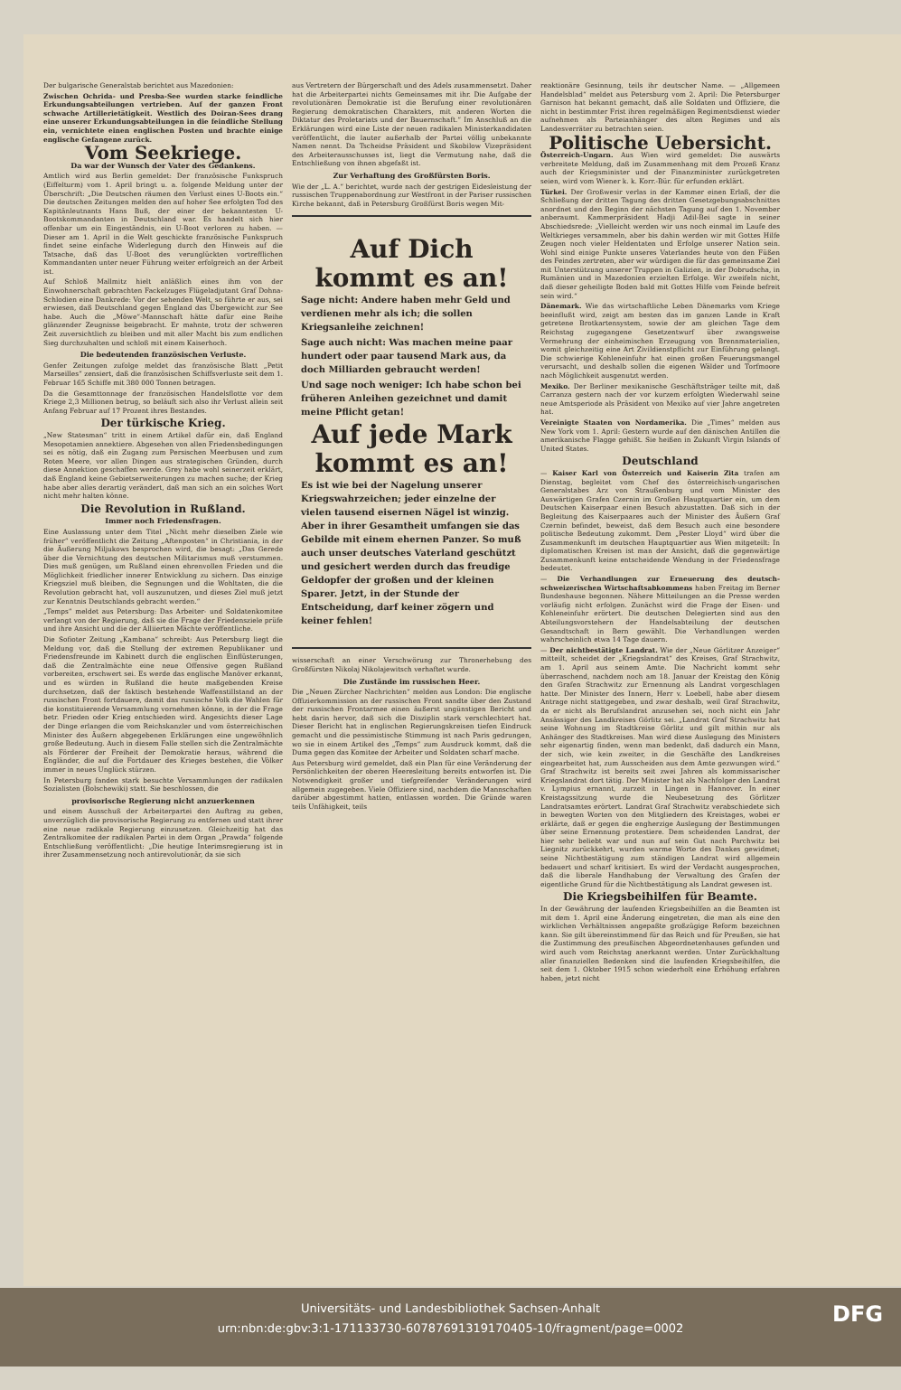Der bulgarische Generalstab berichtet aus Mazedonien:
Zwischen Ochrida- und Presba-See wurden starke feindliche Erkundungsabteilungen vertrieben. Auf der ganzen Front schwache Artillerietätigkeit. Westlich des Doiran-Sees drang eine unserer Erkundungsabteilungen in die feindliche Stellung ein, vernichtete einen englischen Posten und brachte einige englische Gefangene zurück.
Vom Seekriege.
Da war der Wunsch der Vater des Gedankens.
Amtlich wird aus Berlin gemeldet: Der französische Funkspruch (Eiffelturm) vom 1. April bringt u. a. folgende Meldung unter der Überschrift: „Die Deutschen räumen den Verlust eines U-Boots ein.“ Die deutschen Zeitungen melden den auf hoher See erfolgten Tod des Kapitänleutnants Hans Buß, der einer der bekanntesten U-Bootskommandanten in Deutschland war. Es handelt sich hier offenbar um ein Eingeständnis, ein U-Boot verloren zu haben. — Dieser am 1. April in die Welt geschickte französische Funkspruch findet seine einfache Widerlegung durch den Hinweis auf die Tatsache, daß das U-Boot des verunglückten vortrefflichen Kommandanten unter neuer Führung weiter erfolgreich an der Arbeit ist.
Auf Schloß Mallmitz hielt anläßlich eines ihm von der Einwohnerschaft gebrachten Fackelzuges Flügeladjutant Graf Dohna-Schlodien eine Dankrede: Vor der sehenden Welt, so führte er aus, sei erwiesen, daß Deutschland gegen England das Übergewicht zur See habe. Auch die „Möwe“-Mannschaft hätte dafür eine Reihe glänzender Zeugnisse beigebracht. Er mahnte, trotz der schweren Zeit zuversichtlich zu bleiben und mit aller Macht bis zum endlichen Sieg durchzuhalten und schloß mit einem Kaiserhoch.
Die bedeutenden französischen Verluste.
Genfer Zeitungen zufolge meldet das französische Blatt „Petit Marseilles“ zensiert, daß die französischen Schiffsverluste seit dem 1. Februar 165 Schiffe mit 380 000 Tonnen betragen.
Da die Gesamttonnage der französischen Handelsflotte vor dem Kriege 2,3 Millionen betrug, so beläuft sich also ihr Verlust allein seit Anfang Februar auf 17 Prozent ihres Bestandes.
Der türkische Krieg.
„New Statesman“ tritt in einem Artikel dafür ein, daß England Mesopotamien annektiere. Abgesehen von allen Friedensbedingungen sei es nötig, daß ein Zugang zum Persischen Meerbusen und zum Roten Meere, vor allen Dingen aus strategischen Gründen, durch diese Annektion geschaffen werde. Grey habe wohl seinerzeit erklärt, daß England keine Gebietserweiterungen zu machen suche; der Krieg habe aber alles derartig verändert, daß man sich an ein solches Wort nicht mehr halten könne.
Die Revolution in Rußland.
Immer noch Friedensfragen.
Eine Auslassung unter dem Titel „Nicht mehr dieselben Ziele wie früher“ veröffentlicht die Zeitung „Aftenposten“ in Christiania, in der die Äußerung Miljukows besprochen wird, die besagt: „Das Gerede über die Vernichtung des deutschen Militarismus muß verstummen. Dies muß genügen, um Rußland einen ehrenvollen Frieden und die Möglichkeit friedlicher innerer Entwicklung zu sichern. Das einzige Kriegsziel muß bleiben, die Segnungen und die Wohltaten, die die Revolution gebracht hat, voll auszunutzen, und dieses Ziel muß jetzt zur Kenntnis Deutschlands gebracht werden.“
„Temps“ meldet aus Petersburg: Das Arbeiter- und Soldatenkomitee verlangt von der Regierung, daß sie die Frage der Friedensziele prüfe und ihre Ansicht und die der Alliierten Mächte veröffentliche.
Die Sofioter Zeitung „Kambana“ schreibt: Aus Petersburg liegt die Meldung vor, daß die Stellung der extremen Republikaner und Friedensfreunde im Kabinett durch die englischen Einflüsterungen, daß die Zentralmächte eine neue Offensive gegen Rußland vorbereiten, erschwert sei. Es werde das englische Manöver erkannt, und es würden in Rußland die heute maßgebenden Kreise durchsetzen, daß der faktisch bestehende Waffenstillstand an der russischen Front fortdauere, damit das russische Volk die Wahlen für die konstituierende Versammlung vornehmen könne, in der die Frage betr. Frieden oder Krieg entschieden wird. Angesichts dieser Lage der Dinge erlangen die vom Reichskanzler und vom österreichischen Minister des Äußern abgegebenen Erklärungen eine ungewöhnlich große Bedeutung. Auch in diesem Falle stellen sich die Zentralmächte als Förderer der Freiheit der Demokratie heraus, während die Engländer, die auf die Fortdauer des Krieges bestehen, die Völker immer in neues Unglück stürzen.
In Petersburg fanden stark besuchte Versammlungen der radikalen Sozialisten (Bolschewiki) statt. Sie beschlossen, die
provisorische Regierung nicht anzuerkennen
und einem Ausschuß der Arbeiterpartei den Auftrag zu geben, unverzüglich die provisorische Regierung zu entfernen und statt ihrer eine neue radikale Regierung einzusetzen. Gleichzeitig hat das Zentralkomitee der radikalen Partei in dem Organ „Prawda“ folgende Entschließung veröffentlicht: „Die heutige Interimsregierung ist in ihrer Zusammensetzung noch antirevolutionär, da sie sich
aus Vertretern der Bürgerschaft und des Adels zusammensetzt. Daher hat die Arbeiterpartei nichts Gemeinsames mit ihr. Die Aufgabe der revolutionären Demokratie ist die Berufung einer revolutionären Regierung demokratischen Charakters, mit anderen Worten die Diktatur des Proletariats und der Bauernschaft.“ Im Anschluß an die Erklärungen wird eine Liste der neuen radikalen Ministerkandidaten veröffentlicht, die lauter außerhalb der Partei völlig unbekannte Namen nennt. Da Tscheidse Präsident und Skobilow Vizepräsident des Arbeiterausschusses ist, liegt die Vermutung nahe, daß die Entschließung von ihnen abgefaßt ist.
Zur Verhaftung des Großfürsten Boris.
Wie der „L. A.“ berichtet, wurde nach der gestrigen Eidesleistung der russischen Truppenabordnung zur Westfront in der Pariser russischen Kirche bekannt, daß in Petersburg Großfürst Boris wegen Mit-
Auf Dich
kommt es an!
Sage nicht: Andere haben mehr Geld und verdienen mehr als ich; die sollen Kriegsanleihe zeichnen!
Sage auch nicht: Was machen meine paar hundert oder paar tausend Mark aus, da doch Milliarden gebraucht werden!
Und sage noch weniger: Ich habe schon bei früheren Anleihen gezeichnet und damit meine Pflicht getan!
Auf jede Mark
kommt es an!
Es ist wie bei der Nagelung unserer Kriegswahrzeichen; jeder einzelne der vielen tausend eisernen Nägel ist winzig. Aber in ihrer Gesamtheit umfangen sie das Gebilde mit einem ehernen Panzer. So muß auch unser deutsches Vaterland geschützt und gesichert werden durch das freudige Geldopfer der großen und der kleinen Sparer. Jetzt, in der Stunde der Entscheidung, darf keiner zögern und keiner fehlen!
wisserschaft an einer Verschwörung zur Thronerhebung des Großfürsten Nikolaj Nikolajewitsch verhaftet wurde.
Die Zustände im russischen Heer.
Die „Neuen Zürcher Nachrichten“ melden aus London: Die englische Offizierkommission an der russischen Front sandte über den Zustand der russischen Frontarmee einen äußerst ungünstigen Bericht und hebt darin hervor, daß sich die Disziplin stark verschlechtert hat. Dieser Bericht hat in englischen Regierungskreisen tiefen Eindruck gemacht und die pessimistische Stimmung ist nach Paris gedrungen, wo sie in einem Artikel des „Temps“ zum Ausdruck kommt, daß die Duma gegen das Komitee der Arbeiter und Soldaten scharf mache.
Aus Petersburg wird gemeldet, daß ein Plan für eine Veränderung der Persönlichkeiten der oberen Heeresleitung bereits entworfen ist. Die Notwendigkeit großer und tiefgreifender Veränderungen wird allgemein zugegeben. Viele Offiziere sind, nachdem die Mannschaften darüber abgestimmt hatten, entlassen worden. Die Gründe waren teils Unfähigkeit, teils
reaktionäre Gesinnung, teils ihr deutscher Name. — „Allgemeen Handelsblad“ meldet aus Petersburg vom 2. April: Die Petersburger Garnison hat bekannt gemacht, daß alle Soldaten und Offiziere, die nicht in bestimmter Frist ihren regelmäßigen Regimentsdienst wieder aufnehmen als Parteianhänger des alten Regimes und als Landesverräter zu betrachten seien.
Politische Uebersicht.
Österreich-Ungarn. Aus Wien wird gemeldet: Die auswärts verbreitete Meldung, daß im Zusammenhang mit dem Prozeß Kranz auch der Kriegsminister und der Finanzminister zurückgetreten seien, wird vom Wiener k. k. Korr.-Bür. für erfunden erklärt.
Türkei. Der Großwesir verlas in der Kammer einen Erlaß, der die Schließung der dritten Tagung des dritten Gesetzgebungsabschnittes anordnet und den Beginn der nächsten Tagung auf den 1. November anberaumt. Kammerpräsident Hadji Adil-Bei sagte in seiner Abschiedsrede: „Vielleicht werden wir uns noch einmal im Laufe des Weltkrieges versammeln, aber bis dahin werden wir mit Gottes Hilfe Zeugen noch vieler Heldentaten und Erfolge unserer Nation sein. Wohl sind einige Punkte unseres Vaterlandes heute von den Füßen des Feindes zertreten, aber wir würdigen die für das gemeinsame Ziel mit Unterstützung unserer Truppen in Galizien, in der Dobrudscha, in Rumänien und in Mazedonien erzielten Erfolge. Wir zweifeln nicht, daß dieser geheiligte Boden bald mit Gottes Hilfe vom Feinde befreit sein wird.“
Dänemark. Wie das wirtschaftliche Leben Dänemarks vom Kriege beeinflußt wird, zeigt am besten das im ganzen Lande in Kraft getretene Brotkartensystem, sowie der am gleichen Tage dem Reichstag zugegangene Gesetzentwurf über zwangsweise Vermehrung der einheimischen Erzeugung von Brennmaterialien, womit gleichzeitig eine Art Zivildienstpflicht zur Einführung gelangt. Die schwierige Kohleneinfuhr hat einen großen Feuerungsmangel verursacht, und deshalb sollen die eigenen Wälder und Torfmoore nach Möglichkeit ausgenutzt werden.
Mexiko. Der Berliner mexikanische Geschäftsträger teilte mit, daß Carranza gestern nach der vor kurzem erfolgten Wiederwahl seine neue Amtsperiode als Präsident von Mexiko auf vier Jahre angetreten hat.
Vereinigte Staaten von Nordamerika. Die „Times“ melden aus New York vom 1. April: Gestern wurde auf den dänischen Antillen die amerikanische Flagge gehißt. Sie heißen in Zukunft Virgin Islands of United States.
Deutschland
— Kaiser Karl von Österreich und Kaiserin Zita trafen am Dienstag, begleitet vom Chef des österreichisch-ungarischen Generalstabes Arz von Straußenburg und vom Minister des Auswärtigen Grafen Czernin im Großen Hauptquartier ein, um dem Deutschen Kaiserpaar einen Besuch abzustatten. Daß sich in der Begleitung des Kaiserpaares auch der Minister des Äußern Graf Czernin befindet, beweist, daß dem Besuch auch eine besondere politische Bedeutung zukommt. Dem „Pester Lloyd“ wird über die Zusammenkunft im deutschen Hauptquartier aus Wien mitgeteilt: In diplomatischen Kreisen ist man der Ansicht, daß die gegenwärtige Zusammenkunft keine entscheidende Wendung in der Friedensfrage bedeutet.
— Die Verhandlungen zur Erneuerung des deutsch-schweizerischen Wirtschaftsabkommens haben Freitag im Berner Bundeshause begonnen. Nähere Mitteilungen an die Presse werden vorläufig nicht erfolgen. Zunächst wird die Frage der Eisen- und Kohleneinfuhr erörtert. Die deutschen Delegierten sind aus den Abteilungsvorstehern der Handelsabteilung der deutschen Gesandtschaft in Bern gewählt. Die Verhandlungen werden wahrscheinlich etwa 14 Tage dauern.
— Der nichtbestätigte Landrat. Wie der „Neue Görlitzer Anzeiger“ mitteilt, scheidet der „Kriegslandrat“ des Kreises, Graf Strachwitz, am 1. April aus seinem Amte. Die Nachricht kommt sehr überraschend, nachdem noch am 18. Januar der Kreistag den König den Grafen Strachwitz zur Ernennung als Landrat vorgeschlagen hatte. Der Minister des Innern, Herr v. Loebell, habe aber diesem Antrage nicht stattgegeben, und zwar deshalb, weil Graf Strachwitz, da er nicht als Berufslandrat anzusehen sei, noch nicht ein Jahr Ansässiger des Landkreises Görlitz sei. „Landrat Graf Strachwitz hat seine Wohnung im Stadtkreise Görlitz und gilt mithin nur als Anhänger des Stadtkreises. Man wird diese Auslegung des Ministers sehr eigenartig finden, wenn man bedenkt, daß dadurch ein Mann, der sich, wie kein zweiter, in die Geschäfte des Landkreises eingearbeitet hat, zum Ausscheiden aus dem Amte gezwungen wird.“ Graf Strachwitz ist bereits seit zwei Jahren als kommissarischer Kriegslandrat dort tätig. Der Minister hat als Nachfolger den Landrat v. Lympius ernannt, zurzeit in Lingen in Hannover. In einer Kreistagssitzung wurde die Neubesetzung des Görlitzer Landratsamtes erörtert. Landrat Graf Strachwitz verabschiedete sich in bewegten Worten von den Mitgliedern des Kreistages, wobei er erklärte, daß er gegen die engherzige Auslegung der Bestimmungen über seine Ernennung protestiere. Dem scheidenden Landrat, der hier sehr beliebt war und nun auf sein Gut nach Parchwitz bei Liegnitz zurückkehrt, wurden warme Worte des Dankes gewidmet; seine Nichtbestätigung zum ständigen Landrat wird allgemein bedauert und scharf kritisiert. Es wird der Verdacht ausgesprochen, daß die liberale Handhabung der Verwaltung des Grafen der eigentliche Grund für die Nichtbestätigung als Landrat gewesen ist.
Die Kriegsbeihilfen für Beamte.
In der Gewährung der laufenden Kriegsbeihilfen an die Beamten ist mit dem 1. April eine Änderung eingetreten, die man als eine den wirklichen Verhältnissen angepaßte großzügige Reform bezeichnen kann. Sie gilt übereinstimmend für das Reich und für Preußen, sie hat die Zustimmung des preußischen Abgeordnetenhauses gefunden und wird auch vom Reichstag anerkannt werden. Unter Zurückhaltung aller finanziellen Bedenken sind die laufenden Kriegsbeihilfen, die seit dem 1. Oktober 1915 schon wiederholt eine Erhöhung erfahren haben, jetzt nicht
Universitäts- und Landesbibliothek Sachsen-Anhalt
urn:nbn:de:gbv:3:1-171133730-60787691319170405-10/fragment/page=0002
DFG